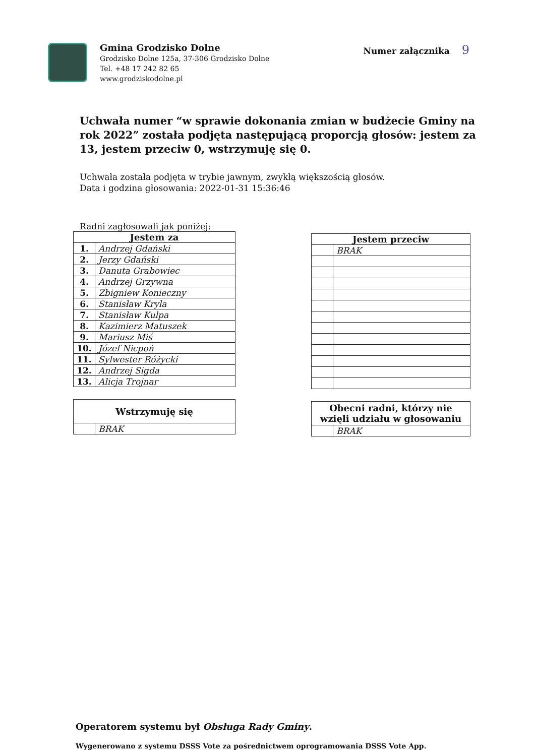Gmina Grodzisko Dolne
Grodzisko Dolne 125a, 37-306 Grodzisko Dolne
Tel. +48 17 242 82 65
www.grodziskodolne.pl
Numer załącznika 9
Uchwała numer “w sprawie dokonania zmian w budżecie Gminy na rok 2022” została podjęta następującą proporcją głosów: jestem za 13, jestem przeciw 0, wstrzymuję się 0.
Uchwała została podjęta w trybie jawnym, zwykłą większością głosów.
Data i godzina głosowania: 2022-01-31 15:36:46
Radni zagłosowali jak poniżej:
| Jestem za | |
| --- | --- |
| 1. | Andrzej Gdański |
| 2. | Jerzy Gdański |
| 3. | Danuta Grabowiec |
| 4. | Andrzej Grzywna |
| 5. | Zbigniew Konieczny |
| 6. | Stanisław Kryla |
| 7. | Stanisław Kulpa |
| 8. | Kazimierz Matuszek |
| 9. | Mariusz Miś |
| 10. | Józef Nicpoń |
| 11. | Sylwester Różycki |
| 12. | Andrzej Sigda |
| 13. | Alicja Trojnar |
| Wstrzymuję się | |
| --- | --- |
| | BRAK |
| Jestem przeciw | |
| --- | --- |
| | BRAK |
| Obecni radni, którzy nie wzięli udziału w głosowaniu | |
| --- | --- |
| | BRAK |
Operatorem systemu był Obsługa Rady Gminy.
Wygenerowano z systemu DSSS Vote za pośrednictwem oprogramowania DSSS Vote App.